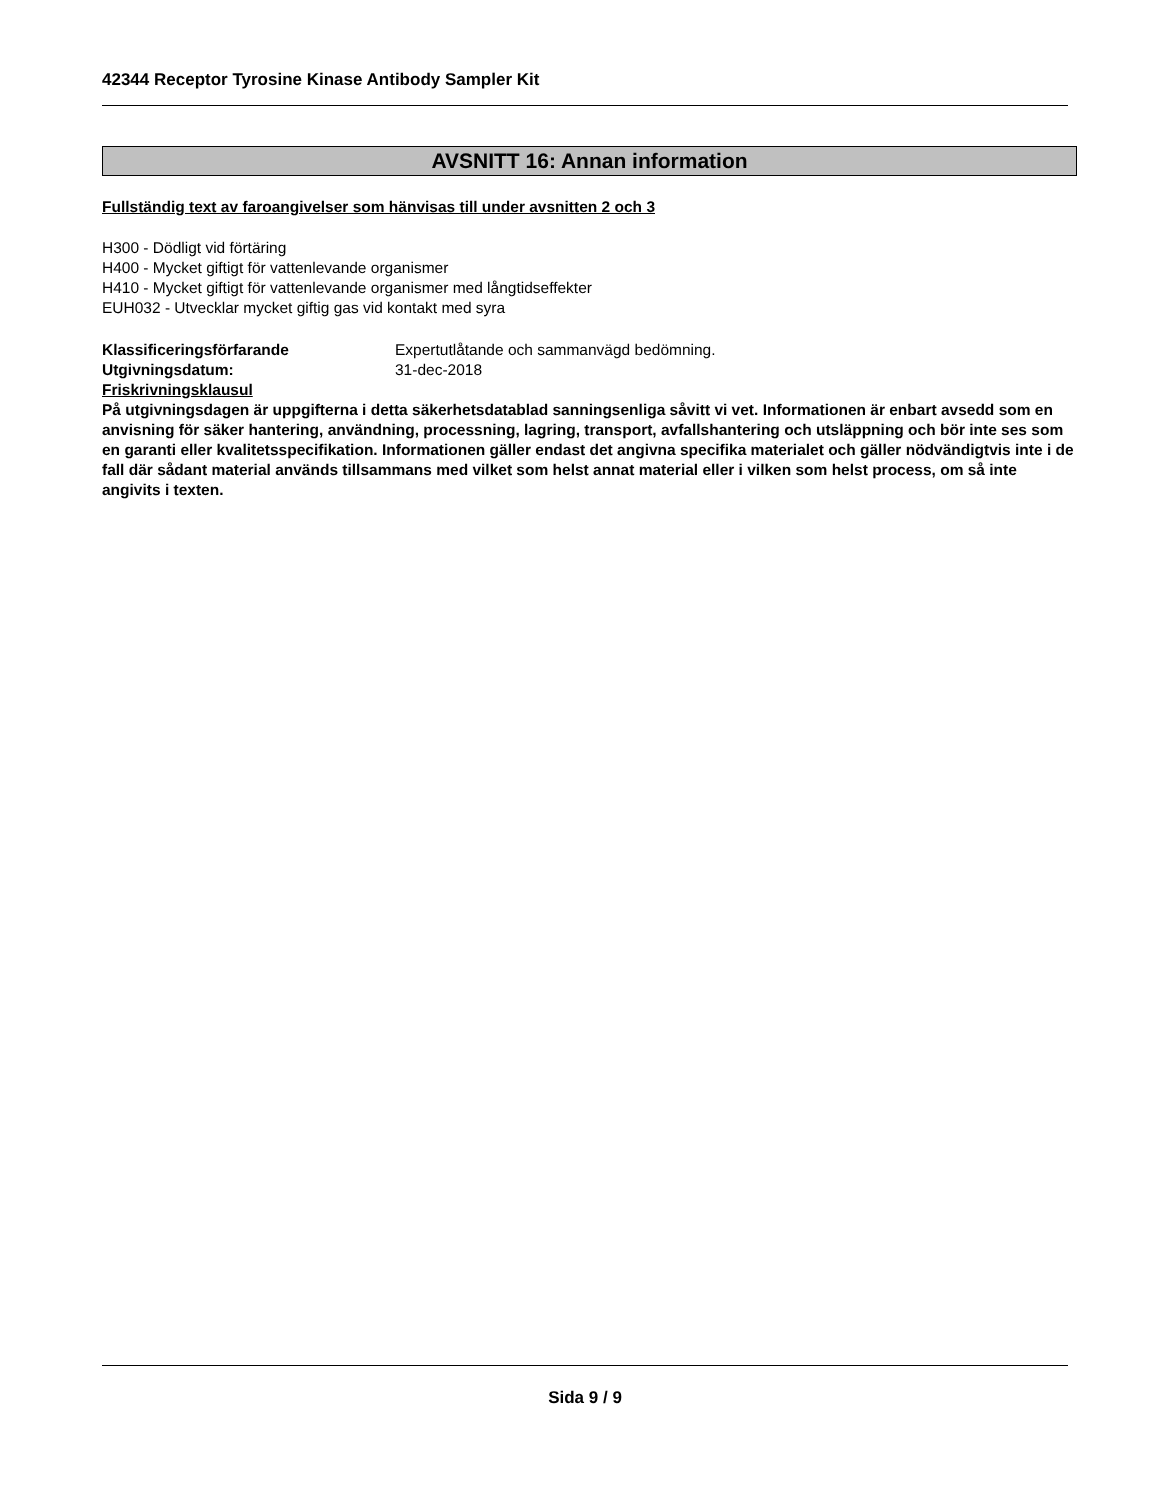42344 Receptor Tyrosine Kinase Antibody Sampler Kit
AVSNITT 16: Annan information
Fullständig text av faroangivelser som hänvisas till under avsnitten 2 och 3
H300 - Dödligt vid förtäring
H400 - Mycket giftigt för vattenlevande organismer
H410 - Mycket giftigt för vattenlevande organismer med långtidseffekter
EUH032 - Utvecklar mycket giftig gas vid kontakt med syra
| Klassificeringsförfarande | Expertutlåtande och sammanvägd bedömning. |
| Utgivningsdatum: | 31-dec-2018 |
| Friskrivningsklausul | |
På utgivningsdagen är uppgifterna i detta säkerhetsdatablad sanningsenliga såvitt vi vet. Informationen är enbart avsedd som en anvisning för säker hantering, användning, processning, lagring, transport, avfallshantering och utsläppning och bör inte ses som en garanti eller kvalitetsspecifikation. Informationen gäller endast det angivna specifika materialet och gäller nödvändigtvis inte i de fall där sådant material används tillsammans med vilket som helst annat material eller i vilken som helst process, om så inte angivits i texten.
Sida 9 / 9